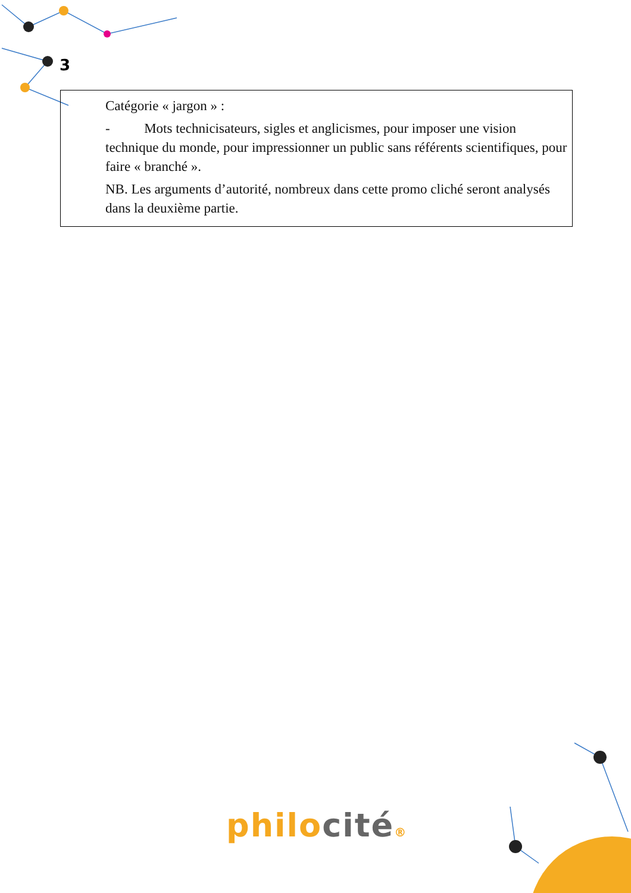3
Catégorie « jargon » :
- Mots technicisateurs, sigles et anglicismes, pour imposer une vision technique du monde, pour impressionner un public sans référents scientifiques, pour faire « branché ».
NB. Les arguments d’autorité, nombreux dans cette promo cliché seront analysés dans la deuxième partie.
philo cité®